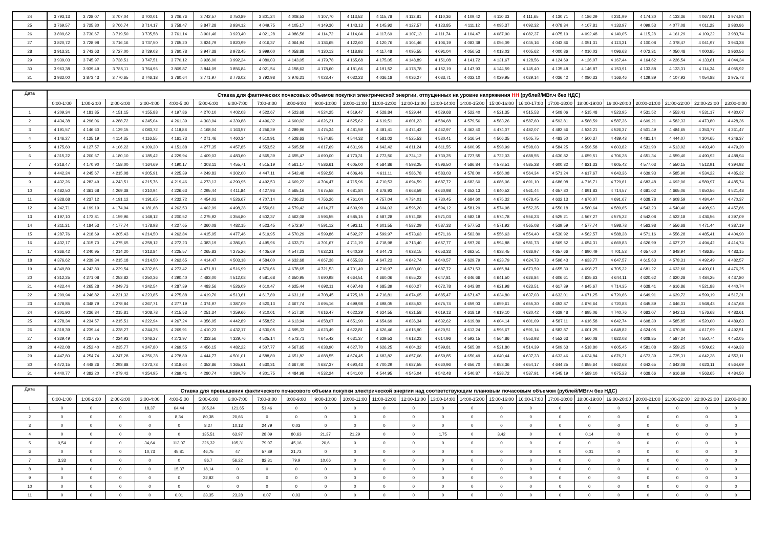| 24 | 3 793,13 | 3 728,07 | 3 707,04 | 3 700,01 | 3 706,76 | 3 742,57 | 3 750,89 | 3 801,24 | 4 008,53 | 4 107,70 | 4 113,52 | 4 115,78 | 4 112,81 | 4 110,36 | 4 109,42 | 4 110,33 | 4 111,65 | 4 130,71 | 4 186,29 | 4 231,99 | 4 174,30 | 4 133,36 | 4 067,91 | 3 974,84 |
| 25 | 3 769,57 | 3 725,80 | 3 706,74 | 3 714,17 | 3 758,47 | 3 847,28 | 3 934,12 | 4 049,75 | 4 105,17 | 4 149,30 | 4 143,13 | 4 145,92 | 4 127,57 | 4 123,85 | 4 111,12 | 4 095,37 | 4 092,32 | 4 078,34 | 4 107,81 | 4 133,97 | 4 099,53 | 4 077,08 | 4 011,23 | 3 980,86 |
| 26 | 3 809,62 | 3 730,67 | 3 719,50 | 3 735,58 | 3 761,14 | 3 901,46 | 3 923,40 | 4 021,28 | 4 086,56 | 4 114,72 | 4 114,04 | 4 117,69 | 4 107,13 | 4 111,74 | 4 104,47 | 4 087,90 | 4 082,37 | 4 075,10 | 4 092,48 | 4 140,05 | 4 115,28 | 4 161,29 | 4 109,22 | 3 983,74 |
| 27 | 3 820,72 | 3 728,98 | 3 716,16 | 3 737,50 | 3 765,20 | 3 824,79 | 3 820,99 | 4 016,37 | 4 064,94 | 4 136,65 | 4 122,60 | 4 120,76 | 4 104,46 | 4 106,19 | 4 083,38 | 4 056,09 | 4 045,16 | 4 043,86 | 4 051,31 | 4 113,31 | 4 100,08 | 4 078,47 | 4 041,97 | 3 943,28 |
| 28 | 3 913,31 | 3 743,63 | 3 727,00 | 3 739,03 | 3 760,78 | 3 947,38 | 3 973,45 | 3 999,00 | 4 058,88 | 4 130,13 | 4 118,93 | 4 117,48 | 4 095,55 | 4 091,04 | 4 056,53 | 4 013,03 | 4 005,62 | 4 000,86 | 4 010,03 | 4 096,68 | 4 072,31 | 4 050,48 | 4 000,85 | 3 960,56 |
| 29 | 3 939,03 | 3 745,97 | 3 738,51 | 3 747,51 | 3 770,12 | 3 936,00 | 3 992,24 | 4 080,03 | 4 143,05 | 4 179,78 | 4 165,68 | 4 175,05 | 4 148,89 | 4 151,08 | 4 141,72 | 4 131,67 | 4 128,56 | 4 124,69 | 4 126,07 | 4 167,44 | 4 164,62 | 4 226,54 | 4 133,61 | 4 044,34 |
| 30 | 3 963,38 | 3 939,49 | 3 785,11 | 3 764,96 | 3 809,87 | 3 844,09 | 3 856,84 | 4 021,54 | 4 158,63 | 4 178,60 | 4 181,66 | 4 191,52 | 4 178,78 | 4 152,19 | 4 147,93 | 4 144,59 | 4 145,40 | 4 135,48 | 4 146,87 | 4 153,91 | 4 133,88 | 4 133,31 | 4 114,34 | 4 055,92 |
| 31 | 3 932,00 | 3 873,43 | 3 770,65 | 3 746,18 | 3 760,64 | 3 771,97 | 3 776,02 | 3 792,98 | 3 976,21 | 4 023,47 | 4 032,23 | 4 036,18 | 4 036,27 | 4 033,71 | 4 032,10 | 4 029,95 | 4 029,14 | 4 036,42 | 4 080,33 | 4 166,46 | 4 129,89 | 4 107,92 | 4 054,88 | 3 975,73 |
| Дата | Ставка для фактических почасовых объемов покупки электрической энергии, отпущенных на уровне напряжения НН (рублей/МВт.ч без НДС) | | | | | | | | | | | | | | | | | | | | | | | |
| --- | --- | --- | --- | --- | --- | --- | --- | --- | --- | --- | --- | --- | --- | --- | --- | --- | --- | --- | --- | --- | --- | --- | --- | --- |
| | 0:00-1:00 | 1:00-2:00 | 2:00-3:00 | 3:00-4:00 | 4:00-5:00 | 5:00-6:00 | 6:00-7:00 | 7:00-8:00 | 8:00-9:00 | 9:00-10:00 | 10:00-11:00 | 11:00-12:00 | 12:00-13:00 | 13:00-14:00 | 14:00-15:00 | 15:00-16:00 | 16:00-17:00 | 17:00-18:00 | 18:00-19:00 | 19:00-20:00 | 20:00-21:00 | 21:00-22:00 | 22:00-23:00 | 23:00-0:00 |
| 1 | 4 209,34 | 4 181,85 | 4 151,15 | 4 155,88 | 4 197,86 | 4 270,10 | 4 402,08 | 4 522,67 | 4 523,68 | 4 524,25 | 4 519,47 | 4 528,84 | 4 529,44 | 4 529,68 | 4 522,40 | 4 521,35 | 4 515,53 | 4 508,06 | 4 515,48 | 4 523,95 | 4 531,52 | 4 553,41 | 4 531,17 | 4 480,07 |
| 2 | 4 434,38 | 4 296,06 | 4 288,72 | 4 245,04 | 4 261,39 | 4 303,04 | 4 339,88 | 4 496,32 | 4 600,02 | 4 626,21 | 4 625,62 | 4 619,51 | 4 601,23 | 4 584,68 | 4 579,56 | 4 583,26 | 4 587,60 | 4 593,81 | 4 588,59 | 4 587,36 | 4 609,21 | 4 582,33 | 4 473,80 | 4 428,36 |
| 3 | 4 191,57 | 4 146,60 | 4 129,15 | 4 083,72 | 4 118,88 | 4 168,04 | 4 163,57 | 4 256,39 | 4 289,96 | 4 475,34 | 4 481,59 | 4 481,41 | 4 474,42 | 4 462,97 | 4 462,40 | 4 474,07 | 4 482,07 | 4 482,56 | 4 524,21 | 4 526,37 | 4 501,49 | 4 484,65 | 4 353,77 | 4 261,47 |
| 4 | 4 146,27 | 4 125,19 | 4 114,35 | 4 116,55 | 4 161,73 | 4 271,46 | 4 460,34 | 4 510,91 | 4 528,63 | 4 574,65 | 4 544,32 | 4 581,02 | 4 525,53 | 4 530,41 | 4 516,54 | 4 506,35 | 4 505,75 | 4 483,50 | 4 500,37 | 4 489,43 | 4 481,14 | 4 444,07 | 4 304,65 | 4 246,37 |
| 5 | 4 175,60 | 4 127,57 | 4 106,22 | 4 109,30 | 4 151,88 | 4 277,35 | 4 457,85 | 4 553,52 | 4 595,58 | 4 617,69 | 4 631,96 | 4 642,42 | 4 611,24 | 4 611,55 | 4 600,95 | 4 598,99 | 4 598,03 | 4 584,25 | 4 596,58 | 4 603,82 | 4 531,90 | 4 513,02 | 4 493,40 | 4 479,20 |
| 6 | 4 315,22 | 4 200,67 | 4 180,10 | 4 185,42 | 4 229,94 | 4 409,03 | 4 483,60 | 4 565,39 | 4 655,47 | 4 690,00 | 4 770,31 | 4 773,50 | 4 724,12 | 4 730,25 | 4 727,55 | 4 722,03 | 4 688,55 | 4 630,82 | 4 659,51 | 4 706,28 | 4 651,34 | 4 559,40 | 4 490,92 | 4 488,94 |
| 7 | 4 218,47 | 4 170,90 | 4 158,00 | 4 164,69 | 4 190,17 | 4 303,11 | 4 455,71 | 4 515,19 | 4 561,17 | 4 586,61 | 4 605,00 | 4 584,86 | 4 593,25 | 4 596,50 | 4 586,84 | 4 578,51 | 4 585,28 | 4 600,32 | 4 621,33 | 4 605,42 | 4 577,03 | 4 550,15 | 4 512,91 | 4 394,92 |
| 8 | 4 442,24 | 4 245,67 | 4 215,08 | 4 205,91 | 4 225,39 | 4 249,83 | 4 302,00 | 4 447,11 | 4 542,48 | 4 592,56 | 4 606,46 | 4 611,11 | 4 586,78 | 4 583,03 | 4 578,00 | 4 566,08 | 4 564,34 | 4 571,24 | 4 617,67 | 4 643,36 | 4 639,93 | 4 585,90 | 4 534,22 | 4 485,32 |
| 9 | 4 432,26 | 4 282,49 | 4 243,51 | 4 215,76 | 4 219,46 | 4 273,13 | 4 290,95 | 4 492,53 | 4 669,22 | 4 704,47 | 4 715,96 | 4 710,53 | 4 694,59 | 4 687,72 | 4 682,60 | 4 686,06 | 4 691,10 | 4 686,08 | 4 716,71 | 4 729,61 | 4 683,48 | 4 692,06 | 4 589,97 | 4 485,74 |
| 10 | 4 482,50 | 4 361,68 | 4 269,38 | 4 210,94 | 4 226,63 | 4 295,44 | 4 411,84 | 4 427,96 | 4 565,16 | 4 675,58 | 4 681,84 | 4 678,93 | 4 668,59 | 4 660,98 | 4 652,13 | 4 640,52 | 4 561,44 | 4 657,80 | 4 691,83 | 4 714,57 | 4 681,02 | 4 665,06 | 4 650,56 | 4 521,48 |
| 11 | 4 328,68 | 4 237,12 | 4 191,12 | 4 191,65 | 4 232,72 | 4 454,03 | 4 526,67 | 4 707,14 | 4 736,22 | 4 756,26 | 4 761,04 | 4 757,04 | 4 734,01 | 4 730,45 | 4 684,60 | 4 675,32 | 4 678,45 | 4 632,13 | 4 676,07 | 4 691,67 | 4 638,78 | 4 608,59 | 4 484,44 | 4 470,37 |
| 12 | 4 242,71 | 4 199,19 | 4 174,94 | 4 181,68 | 4 262,53 | 4 402,99 | 4 498,28 | 4 550,61 | 4 579,42 | 4 614,37 | 4 600,99 | 4 604,03 | 4 596,20 | 4 594,12 | 4 581,29 | 4 574,98 | 4 552,35 | 4 550,18 | 4 580,64 | 4 589,65 | 4 543,23 | 4 540,46 | 4 498,93 | 4 457,86 |
| 13 | 4 197,10 | 4 173,81 | 4 159,96 | 4 168,12 | 4 200,52 | 4 275,92 | 4 354,80 | 4 502,37 | 4 562,08 | 4 596,55 | 4 585,15 | 4 587,28 | 4 574,08 | 4 571,03 | 4 582,18 | 4 574,78 | 4 556,23 | 4 525,21 | 4 567,27 | 4 575,22 | 4 542,08 | 4 522,18 | 4 436,56 | 4 297,09 |
| 14 | 4 211,31 | 4 184,53 | 4 177,74 | 4 178,98 | 4 227,65 | 4 360,08 | 4 482,15 | 4 523,45 | 4 572,97 | 4 591,12 | 4 593,11 | 4 601,55 | 4 587,29 | 4 587,33 | 4 577,53 | 4 571,92 | 4 565,08 | 4 539,59 | 4 577,74 | 4 598,78 | 4 563,98 | 4 556,68 | 4 471,44 | 4 387,19 |
| 15 | 4 287,76 | 4 218,69 | 4 205,43 | 4 214,50 | 4 262,84 | 4 415,05 | 4 477,46 | 4 519,95 | 4 570,29 | 4 599,86 | 4 592,27 | 4 599,97 | 4 573,63 | 4 571,16 | 4 563,80 | 4 556,63 | 4 554,40 | 4 530,92 | 4 562,57 | 4 588,38 | 4 571,16 | 4 556,28 | 4 485,41 | 4 404,90 |
| 16 | 4 432,17 | 4 315,70 | 4 275,65 | 4 258,12 | 4 272,23 | 4 383,19 | 4 386,63 | 4 495,96 | 4 633,71 | 4 701,67 | 4 711,19 | 4 718,98 | 4 713,40 | 4 657,77 | 4 597,26 | 4 594,88 | 4 581,73 | 4 569,52 | 4 654,31 | 4 669,83 | 4 626,99 | 4 627,27 | 4 494,42 | 4 414,74 |
| 17 | 4 366,42 | 4 240,95 | 4 214,20 | 4 213,84 | 4 225,57 | 4 265,83 | 4 275,26 | 4 405,69 | 4 547,23 | 4 632,21 | 4 640,29 | 4 644,73 | 4 638,15 | 4 653,33 | 4 662,51 | 4 638,45 | 4 636,97 | 4 657,66 | 4 690,49 | 4 701,53 | 4 657,60 | 4 648,94 | 4 486,85 | 4 483,15 |
| 18 | 4 376,62 | 4 239,34 | 4 215,18 | 4 214,50 | 4 262,65 | 4 414,47 | 4 503,18 | 4 584,00 | 4 632,68 | 4 667,38 | 4 655,33 | 4 647,23 | 4 642,74 | 4 640,57 | 4 629,79 | 4 623,79 | 4 624,73 | 4 596,43 | 4 633,77 | 4 647,57 | 4 615,63 | 4 578,31 | 4 492,49 | 4 482,57 |
| 19 | 4 349,89 | 4 242,80 | 4 229,54 | 4 232,66 | 4 273,42 | 4 471,81 | 4 516,99 | 4 570,66 | 4 678,65 | 4 721,53 | 4 701,49 | 4 710,97 | 4 680,60 | 4 687,72 | 4 671,53 | 4 665,84 | 4 673,59 | 4 655,30 | 4 698,27 | 4 705,32 | 4 681,22 | 4 632,60 | 4 490,01 | 4 476,25 |
| 20 | 4 312,25 | 4 271,08 | 4 253,82 | 4 250,36 | 4 290,40 | 4 483,00 | 4 512,08 | 4 581,68 | 4 650,95 | 4 690,98 | 4 664,51 | 4 660,06 | 4 655,22 | 4 647,81 | 4 646,66 | 4 641,50 | 4 626,84 | 4 606,61 | 4 635,63 | 4 644,11 | 4 620,62 | 4 620,28 | 4 484,25 | 4 437,80 |
| 21 | 4 422,44 | 4 265,28 | 4 249,73 | 4 242,54 | 4 287,39 | 4 483,56 | 4 526,09 | 4 610,47 | 4 625,44 | 4 692,11 | 4 697,48 | 4 685,39 | 4 660,27 | 4 672,78 | 4 643,80 | 4 621,98 | 4 623,51 | 4 617,39 | 4 645,67 | 4 714,35 | 4 638,41 | 4 616,86 | 4 521,88 | 4 440,74 |
| 22 | 4 299,94 | 4 246,82 | 4 221,32 | 4 223,85 | 4 275,88 | 4 419,70 | 4 513,61 | 4 617,89 | 4 631,18 | 4 708,45 | 4 725,18 | 4 716,81 | 4 674,65 | 4 685,47 | 4 671,47 | 4 634,80 | 4 637,03 | 4 632,01 | 4 671,25 | 4 720,66 | 4 649,91 | 4 639,72 | 4 599,19 | 4 517,31 |
| 23 | 4 478,85 | 4 348,79 | 4 278,84 | 4 267,71 | 4 277,19 | 4 374,97 | 4 387,09 | 4 520,13 | 4 667,74 | 4 695,16 | 4 699,98 | 4 698,05 | 4 685,53 | 4 675,74 | 4 659,03 | 4 659,61 | 4 655,30 | 4 653,87 | 4 676,64 | 4 720,83 | 4 645,89 | 4 646,31 | 4 568,43 | 4 457,68 |
| 24 | 4 301,90 | 4 236,84 | 4 215,81 | 4 208,78 | 4 215,53 | 4 251,34 | 4 259,66 | 4 310,01 | 4 517,30 | 4 616,47 | 4 622,29 | 4 624,55 | 4 621,58 | 4 619,13 | 4 618,19 | 4 619,10 | 4 620,42 | 4 639,48 | 4 695,06 | 4 740,76 | 4 683,07 | 4 642,13 | 4 576,68 | 4 483,61 |
| 25 | 4 278,34 | 4 234,57 | 4 215,51 | 4 222,94 | 4 267,24 | 4 356,05 | 4 442,89 | 4 558,52 | 4 613,94 | 4 658,07 | 4 651,90 | 4 654,69 | 4 636,34 | 4 632,62 | 4 619,89 | 4 604,14 | 4 601,09 | 4 587,11 | 4 616,58 | 4 642,74 | 4 608,30 | 4 585,85 | 4 520,00 | 4 489,63 |
| 26 | 4 318,39 | 4 239,44 | 4 228,27 | 4 244,35 | 4 269,91 | 4 410,23 | 4 432,17 | 4 530,05 | 4 595,33 | 4 623,49 | 4 622,81 | 4 626,46 | 4 615,90 | 4 620,51 | 4 613,24 | 4 596,67 | 4 591,14 | 4 583,87 | 4 601,25 | 4 648,82 | 4 624,05 | 4 670,06 | 4 617,99 | 4 492,51 |
| 27 | 4 329,49 | 4 237,75 | 4 224,93 | 4 246,27 | 4 273,97 | 4 333,56 | 4 329,76 | 4 525,14 | 4 573,71 | 4 645,42 | 4 631,37 | 4 629,53 | 4 613,23 | 4 614,96 | 4 592,15 | 4 564,86 | 4 553,93 | 4 552,63 | 4 560,08 | 4 622,08 | 4 608,85 | 4 587,24 | 4 550,74 | 4 452,05 |
| 28 | 4 422,08 | 4 252,40 | 4 235,77 | 4 247,80 | 4 269,55 | 4 456,15 | 4 482,22 | 4 507,77 | 4 567,65 | 4 638,90 | 4 627,70 | 4 626,25 | 4 604,32 | 4 599,81 | 4 565,30 | 4 521,80 | 4 514,39 | 4 509,63 | 4 518,80 | 4 605,45 | 4 581,08 | 4 559,25 | 4 509,62 | 4 469,33 |
| 29 | 4 447,80 | 4 254,74 | 4 247,28 | 4 256,28 | 4 278,89 | 4 444,77 | 4 501,01 | 4 588,80 | 4 651,82 | 4 688,55 | 4 674,45 | 4 683,82 | 4 657,66 | 4 659,85 | 4 650,49 | 4 640,44 | 4 637,33 | 4 633,46 | 4 634,84 | 4 676,21 | 4 673,39 | 4 735,31 | 4 642,38 | 4 553,11 |
| 30 | 4 472,15 | 4 448,26 | 4 293,88 | 4 273,73 | 4 318,64 | 4 352,86 | 4 365,61 | 4 530,31 | 4 667,40 | 4 687,37 | 4 690,43 | 4 700,29 | 4 687,55 | 4 660,96 | 4 656,70 | 4 653,36 | 4 654,17 | 4 644,25 | 4 655,64 | 4 662,68 | 4 642,65 | 4 642,08 | 4 623,11 | 4 564,69 |
| 31 | 4 440,77 | 4 382,20 | 4 279,42 | 4 254,95 | 4 269,41 | 4 280,74 | 4 284,79 | 4 301,75 | 4 484,98 | 4 532,24 | 4 541,00 | 4 544,95 | 4 545,04 | 4 542,48 | 4 540,87 | 4 538,72 | 4 537,91 | 4 545,19 | 4 589,10 | 4 675,23 | 4 638,66 | 4 616,69 | 4 563,65 | 4 484,50 |
| Дата | Ставка для превышения фактического почасового объема покупки электрической энергии над соответствующим плановым почасовым объемом (рублей/МВт.ч без НДС) | | | | | | | | | | | | | | | | | | | | | | | |
| --- | --- | --- | --- | --- | --- | --- | --- | --- | --- | --- | --- | --- | --- | --- | --- | --- | --- | --- | --- | --- | --- | --- | --- | --- |
| | 0:00-1:00 | 1:00-2:00 | 2:00-3:00 | 3:00-4:00 | 4:00-5:00 | 5:00-6:00 | 6:00-7:00 | 7:00-8:00 | 8:00-9:00 | 9:00-10:00 | 10:00-11:00 | 11:00-12:00 | 12:00-13:00 | 13:00-14:00 | 14:00-15:00 | 15:00-16:00 | 16:00-17:00 | 17:00-18:00 | 18:00-19:00 | 19:00-20:00 | 20:00-21:00 | 21:00-22:00 | 22:00-23:00 | 23:00-0:00 |
| 1 | 0 | 0 | 0 | 18,37 | 64,44 | 205,24 | 121,65 | 51,46 | 0 | 0 | 0 | 0 | 0 | 0 | 0 | 0 | 0 | 0 | 0 | 0 | 0 | 0 | 0 | 0 |
| 2 | 0 | 0 | 0 | 0 | 8,34 | 80,38 | 20,66 | 0 | 0 | 0 | 0 | 0 | 0 | 0 | 0 | 0 | 0 | 0 | 0 | 0 | 0 | 0 | 0 | 0 |
| 3 | 0 | 0 | 0 | 0 | 0 | 8,27 | 10,13 | 24,79 | 0,03 | 0 | 0 | 0 | 0 | 0 | 0 | 0 | 0 | 0 | 0 | 0 | 0 | 0 | 0 | 0 |
| 4 | 0 | 0 | 0 | 0 | 0 | 135,51 | 63,97 | 28,09 | 80,63 | 21,37 | 21,29 | 0 | 0 | 1,75 | 0 | 3,42 | 0 | 0 | 0,14 | 0 | 0 | 0 | 0 | 0 |
| 5 | 0,54 | 0 | 0 | 34,64 | 113,07 | 226,32 | 105,31 | 79,07 | 45,16 | 20,6 | 0 | 0 | 0 | 0 | 0 | 0 | 0 | 0 | 0 | 0 | 0 | 0 | 0 | 0 |
| 6 | 0 | 0 | 0 | 10,73 | 45,81 | 46,75 | 47 | 57,89 | 21,73 | 0 | 0 | 0 | 0 | 0 | 0 | 0 | 0 | 0 | 0,01 | 0 | 0 | 0 | 0 | 0 |
| 7 | 3,33 | 0 | 0 | 0 | 0 | 86,7 | 56,22 | 82,31 | 79,9 | 10,06 | 0 | 0 | 0 | 0 | 0 | 0 | 0 | 0 | 0 | 0 | 0 | 0 | 0 | 0 |
| 8 | 0 | 0 | 0 | 0 | 15,37 | 18,14 | 0 | 0 | 0 | 0 | 0 | 0 | 0 | 0 | 0 | 0 | 0 | 0 | 0 | 0 | 0 | 0 | 0 | 0 |
| 9 | 0 | 0 | 0 | 0 | 0 | 32,82 | 0 | 0 | 0 | 0 | 0 | 0 | 0 | 0 | 0 | 0 | 0 | 0 | 0 | 0 | 0 | 0 | 0 | 0 |
| 10 | 0 | 0 | 0 | 0 | 0 | 0 | 0 | 0 | 0 | 0 | 0 | 0 | 0 | 0 | 0 | 0 | 0 | 0 | 0 | 0 | 0 | 0 | 0 | 0 |
| 11 | 0 | 0 | 0 | 0 | 0,01 | 33,35 | 23,28 | 0,07 | 0,03 | 0 | 0 | 0 | 0 | 0 | 0 | 0 | 0 | 0 | 0 | 0 | 0 | 0 | 0 | 0 |